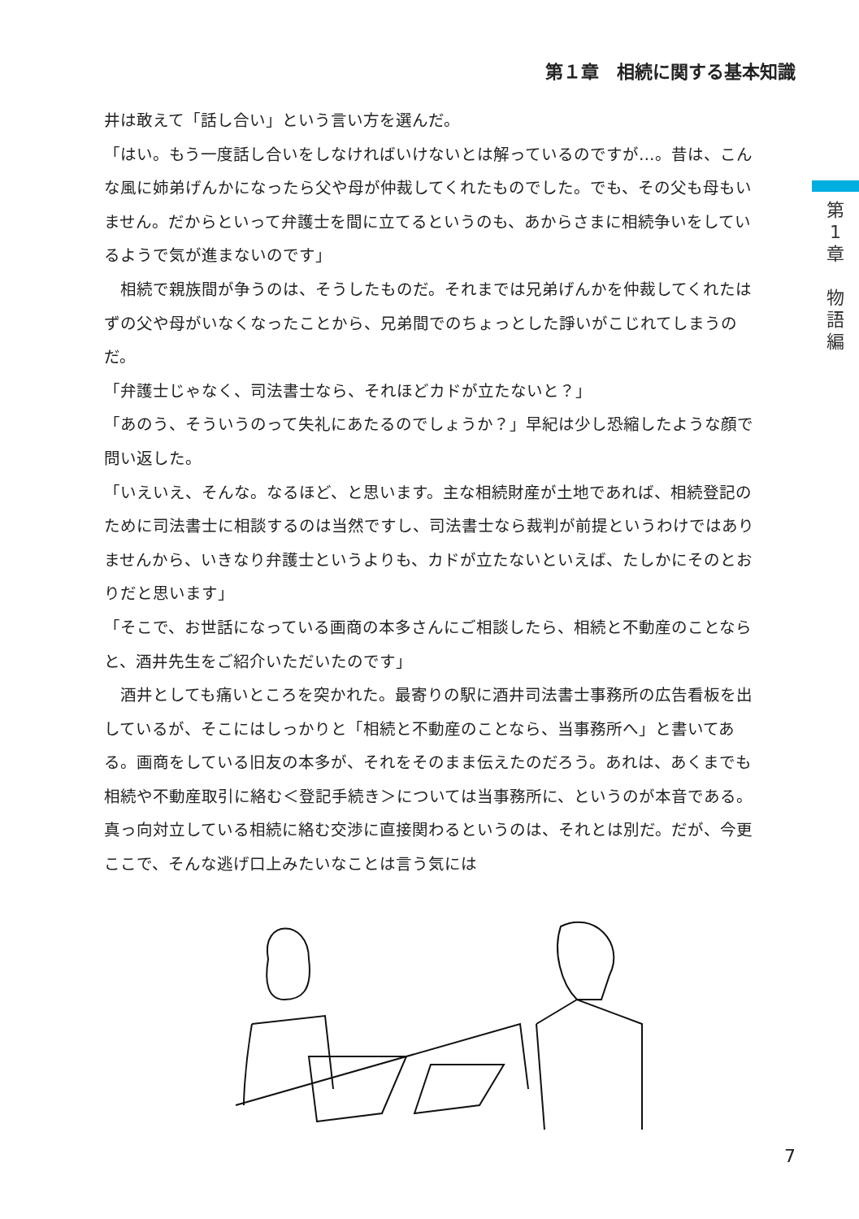第１章　相続に関する基本知識
第
1
章
物
語
編
井は敢えて「話し合い」という言い方を選んだ。
「はい。もう一度話し合いをしなければいけないとは解っているのですが…。昔は、こんな風に姉弟げんかになったら父や母が仲裁してくれたものでした。でも、その父も母もいません。だからといって弁護士を間に立てるというのも、あからさまに相続争いをしているようで気が進まないのです」
　相続で親族間が争うのは、そうしたものだ。それまでは兄弟げんかを仲裁してくれたはずの父や母がいなくなったことから、兄弟間でのちょっとした諍いがこじれてしまうのだ。
「弁護士じゃなく、司法書士なら、それほどカドが立たないと？」
「あのう、そういうのって失礼にあたるのでしょうか？」早紀は少し恐縮したような顔で問い返した。
「いえいえ、そんな。なるほど、と思います。主な相続財産が土地であれば、相続登記のために司法書士に相談するのは当然ですし、司法書士なら裁判が前提というわけではありませんから、いきなり弁護士というよりも、カドが立たないといえば、たしかにそのとおりだと思います」
「そこで、お世話になっている画商の本多さんにご相談したら、相続と不動産のことならと、酒井先生をご紹介いただいたのです」
　酒井としても痛いところを突かれた。最寄りの駅に酒井司法書士事務所の広告看板を出しているが、そこにはしっかりと「相続と不動産のことなら、当事務所へ」と書いてある。画商をしている旧友の本多が、それをそのまま伝えたのだろう。あれは、あくまでも相続や不動産取引に絡む＜登記手続き＞については当事務所に、というのが本音である。真っ向対立している相続に絡む交渉に直接関わるというのは、それとは別だ。だが、今更ここで、そんな逃げ口上みたいなことは言う気には
7